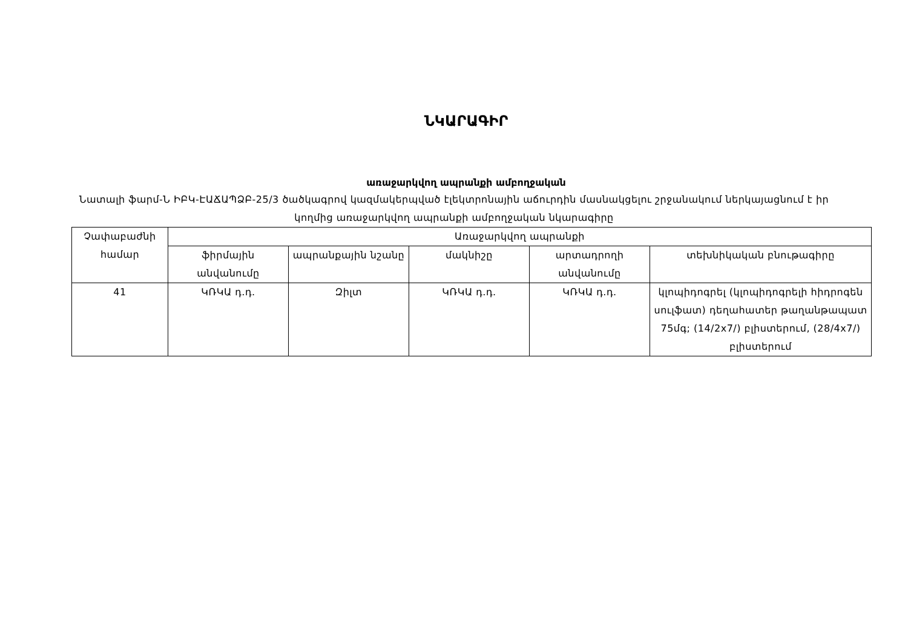ՆԿԱՐԱԳԻՐ
առաջարկվող ապրանքի ամբողջական
Նատալի ֆարմ-Ն ԻԲԿ-ԷԱՃԱՊՁԲ-25/3 ծածկագրով կազմակերպված էլեկտրոնային աճուրդին մասնակցելու շրջանակում ներկայացնում է իր կողմից առաջարկվող ապրանքի ամբողջական նկարագիրը
| Չափաբաժնի համար | Առաջարկվող ապրանքի | | | | |
| --- | --- | --- | --- | --- | --- |
| | ֆիրմային անվանումը | ապրանքային նշանը | մակնիշը | արտադրողի անվանումը | տեխնիկական բնութագիրը |
| 41 | ԿՌԿԱ դ.դ. | Զիլտ | ԿՌԿԱ դ.դ. | ԿՌԿԱ դ.դ. | կլոպիդոգրել (կլոպիդոգրելի հիդրոգեն սուլֆատ) դեղահատեր թաղանթապատ 75մգ; (14/2x7/) բլիստերում, (28/4x7/) բլիստերում |